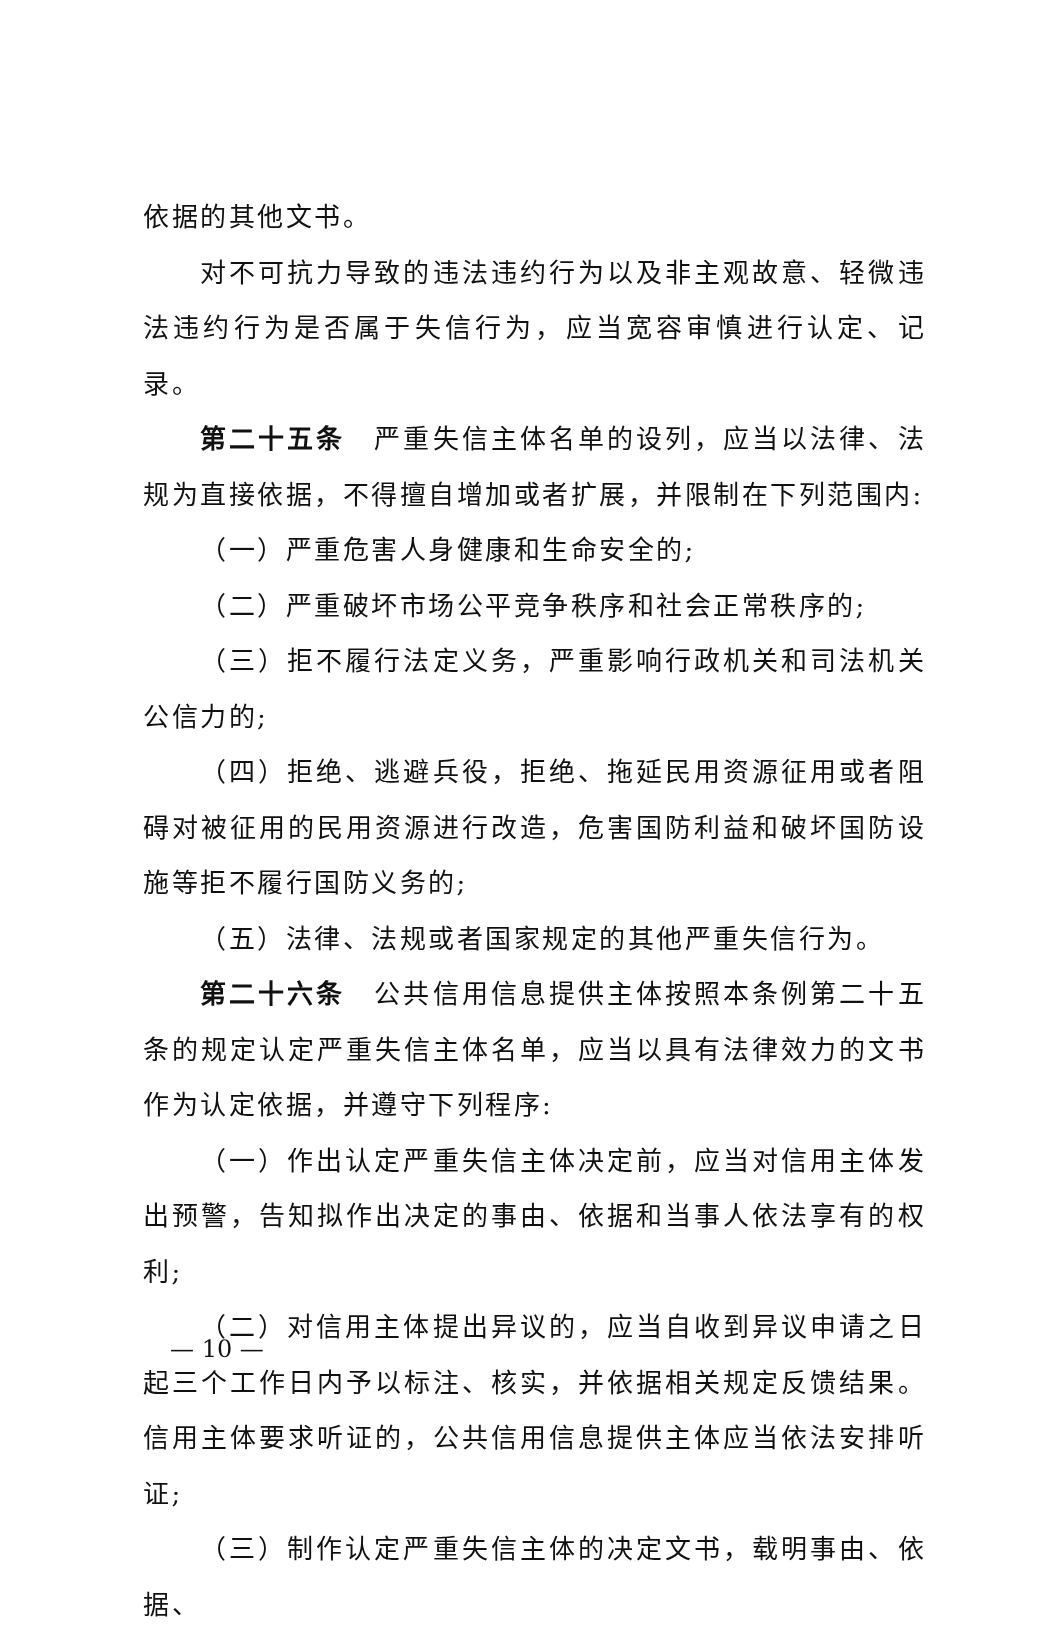依据的其他文书。
对不可抗力导致的违法违约行为以及非主观故意、轻微违法违约行为是否属于失信行为，应当宽容审慎进行认定、记录。
第二十五条　严重失信主体名单的设列，应当以法律、法规为直接依据，不得擅自增加或者扩展，并限制在下列范围内:
（一）严重危害人身健康和生命安全的;
（二）严重破坏市场公平竞争秩序和社会正常秩序的;
（三）拒不履行法定义务，严重影响行政机关和司法机关公信力的;
（四）拒绝、逃避兵役，拒绝、拖延民用资源征用或者阻碍对被征用的民用资源进行改造，危害国防利益和破坏国防设施等拒不履行国防义务的;
（五）法律、法规或者国家规定的其他严重失信行为。
第二十六条　公共信用信息提供主体按照本条例第二十五条的规定认定严重失信主体名单，应当以具有法律效力的文书作为认定依据，并遵守下列程序:
（一）作出认定严重失信主体决定前，应当对信用主体发出预警，告知拟作出决定的事由、依据和当事人依法享有的权利;
（二）对信用主体提出异议的，应当自收到异议申请之日起三个工作日内予以标注、核实，并依据相关规定反馈结果。信用主体要求听证的，公共信用信息提供主体应当依法安排听证;
（三）制作认定严重失信主体的决定文书，载明事由、依据、
— 10 —